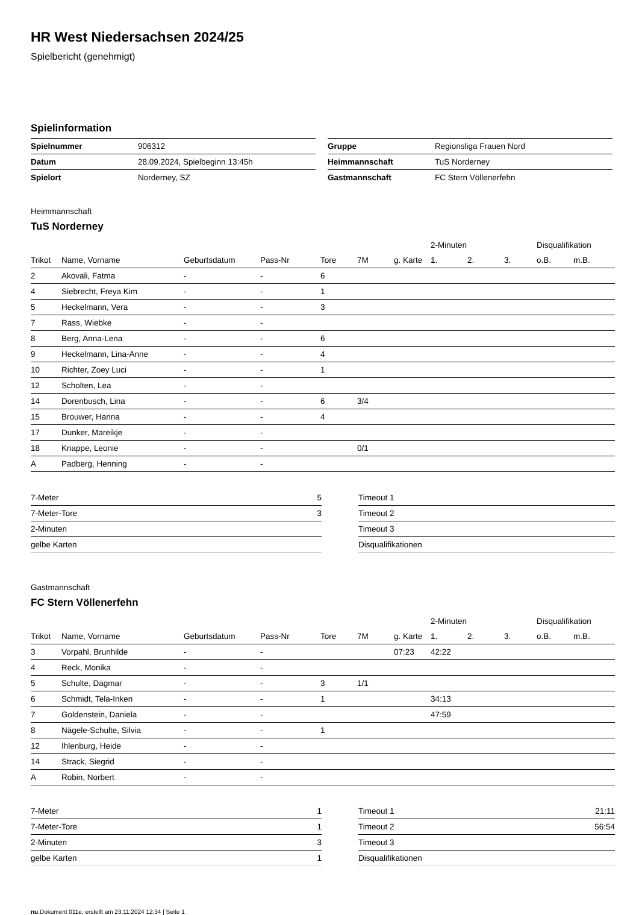HR West Niedersachsen 2024/25
Spielbericht (genehmigt)
Spielinformation
| Spielnummer | 906312 |
| Datum | 28.09.2024, Spielbeginn 13:45h |
| Spielort | Norderney, SZ |
| Gruppe | Regionsliga Frauen Nord |
| Heimmannschaft | TuS Norderney |
| Gastmannschaft | FC Stern Völlenerfehn |
Heimmannschaft
TuS Norderney
| | | | | | | | 2-Minuten | | | Disqualifikation | |
| --- | --- | --- | --- | --- | --- | --- | --- | --- | --- | --- | --- |
| Trikot | Name, Vorname | Geburtsdatum | Pass-Nr | Tore | 7M | g. Karte | 1. | 2. | 3. | o.B. | m.B. |
| 2 | Akovali, Fatma | - | - | 6 | | | | | | | |
| 4 | Siebrecht, Freya Kim | - | - | 1 | | | | | | | |
| 5 | Heckelmann, Vera | - | - | 3 | | | | | | | |
| 7 | Rass, Wiebke | - | - | | | | | | | | |
| 8 | Berg, Anna-Lena | - | - | 6 | | | | | | | |
| 9 | Heckelmann, Lina-Anne | - | - | 4 | | | | | | | |
| 10 | Richter, Zoey Luci | - | - | 1 | | | | | | | |
| 12 | Scholten, Lea | - | - | | | | | | | | |
| 14 | Dorenbusch, Lina | - | - | 6 | 3/4 | | | | | | |
| 15 | Brouwer, Hanna | - | - | 4 | | | | | | | |
| 17 | Dunker, Mareikje | - | - | | | | | | | | |
| 18 | Knappe, Leonie | - | - | | 0/1 | | | | | | |
| A | Padberg, Henning | - | - | | | | | | | | |
| 7-Meter | 5 |
| 7-Meter-Tore | 3 |
| 2-Minuten | |
| gelbe Karten | |
| Timeout 1 | |
| Timeout 2 | |
| Timeout 3 | |
| Disqualifikationen | |
Gastmannschaft
FC Stern Völlenerfehn
| | | | | | | | 2-Minuten | | | Disqualifikation | |
| --- | --- | --- | --- | --- | --- | --- | --- | --- | --- | --- | --- |
| Trikot | Name, Vorname | Geburtsdatum | Pass-Nr | Tore | 7M | g. Karte | 1. | 2. | 3. | o.B. | m.B. |
| 3 | Vorpahl, Brunhilde | - | - | | | 07:23 | 42:22 | | | | |
| 4 | Reck, Monika | - | - | | | | | | | | |
| 5 | Schulte, Dagmar | - | - | 3 | 1/1 | | | | | | |
| 6 | Schmidt, Tela-Inken | - | - | 1 | | | 34:13 | | | | |
| 7 | Goldenstein, Daniela | - | - | | | | 47:59 | | | | |
| 8 | Nägele-Schulte, Silvia | - | - | 1 | | | | | | | |
| 12 | Ihlenburg, Heide | - | - | | | | | | | | |
| 14 | Strack, Siegrid | - | - | | | | | | | | |
| A | Robin, Norbert | - | - | | | | | | | | |
| 7-Meter | 1 |
| 7-Meter-Tore | 1 |
| 2-Minuten | 3 |
| gelbe Karten | 1 |
| Timeout 1 | 21:11 |
| Timeout 2 | 56:54 |
| Timeout 3 | |
| Disqualifikationen | |
nu.Dokument 011e, erstellt am 23.11.2024 12:34 | Seite 1